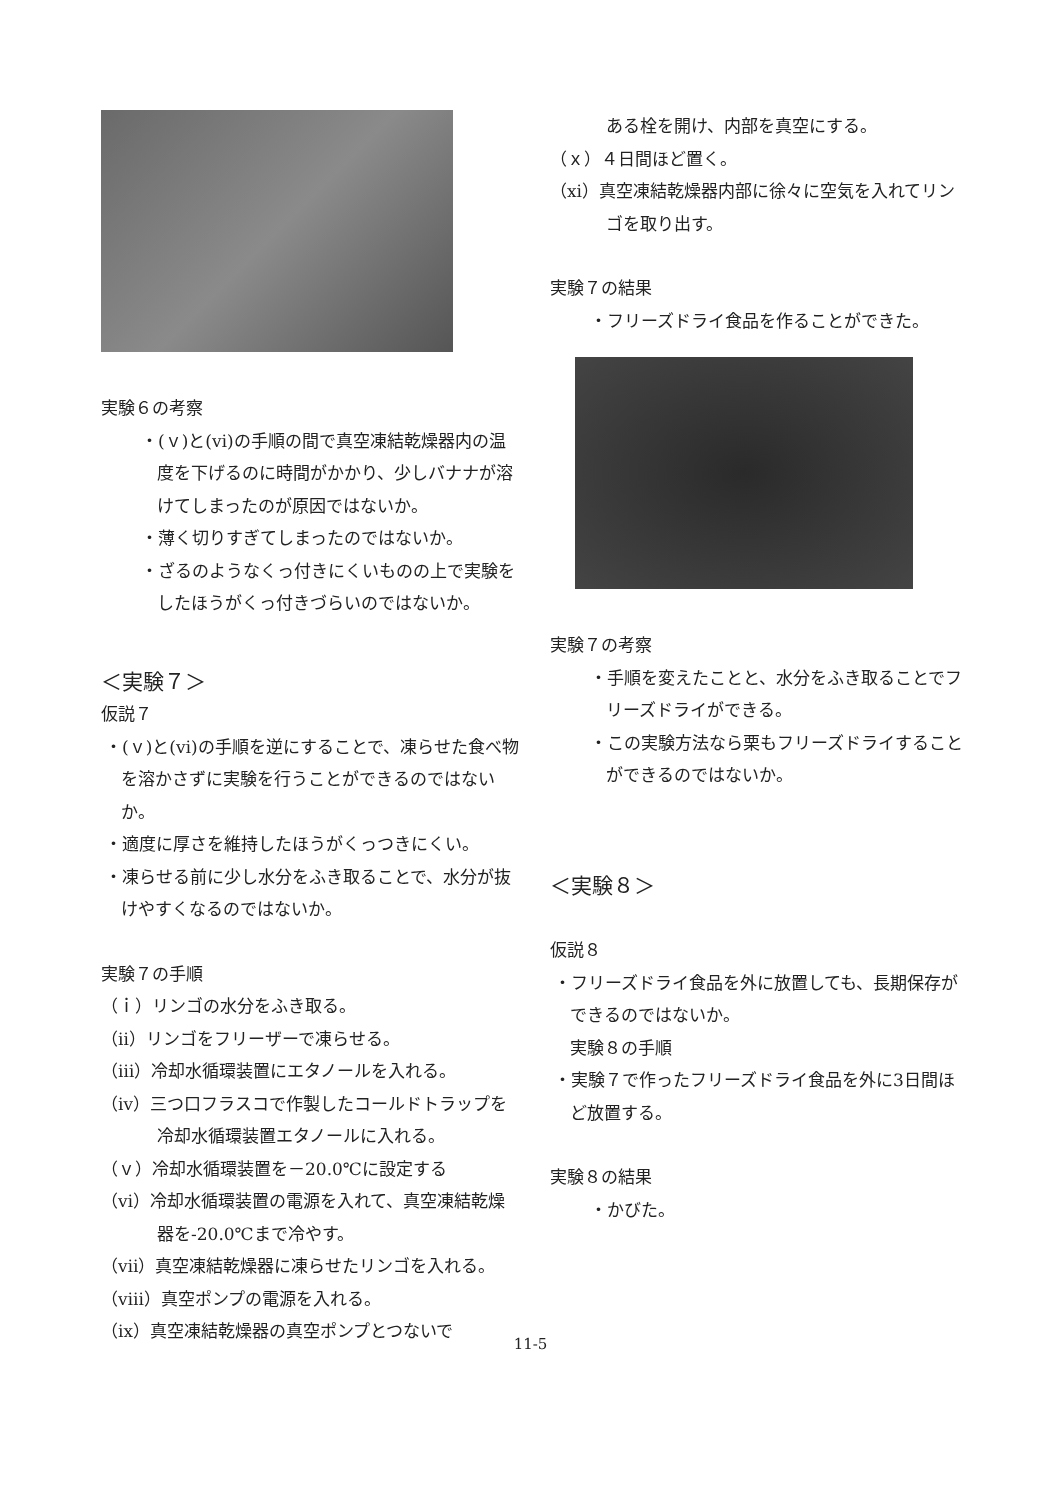実験６の考察
・(ｖ)と(ⅵ)の手順の間で真空凍結乾燥器内の温度を下げるのに時間がかかり、少しバナナが溶けてしまったのが原因ではないか。
・薄く切りすぎてしまったのではないか。
・ざるのようなくっ付きにくいものの上で実験をしたほうがくっ付きづらいのではないか。
＜実験７＞
仮説７
・(ｖ)と(ⅵ)の手順を逆にすることで、凍らせた食べ物を溶かさずに実験を行うことができるのではないか。
・適度に厚さを維持したほうがくっつきにくい。
・凍らせる前に少し水分をふき取ることで、水分が抜けやすくなるのではないか。
実験７の手順
（ｉ）リンゴの水分をふき取る。
（ⅱ）リンゴをフリーザーで凍らせる。
（ⅲ）冷却水循環装置にエタノールを入れる。
（ⅳ）三つ口フラスコで作製したコールドトラップを冷却水循環装置エタノールに入れる。
（ｖ）冷却水循環装置を－20.0℃に設定する
（ⅵ）冷却水循環装置の電源を入れて、真空凍結乾燥器を-20.0℃まで冷やす。
（ⅶ）真空凍結乾燥器に凍らせたリンゴを入れる。
（ⅷ）真空ポンプの電源を入れる。
（ⅸ）真空凍結乾燥器の真空ポンプとつないで
ある栓を開け、内部を真空にする。
（ｘ）４日間ほど置く。
（xi）真空凍結乾燥器内部に徐々に空気を入れてリンゴを取り出す。
実験７の結果
・フリーズドライ食品を作ることができた。
実験７の考察
・手順を変えたことと、水分をふき取ることでフリーズドライができる。
・この実験方法なら栗もフリーズドライすることができるのではないか。
＜実験８＞
仮説８
・フリーズドライ食品を外に放置しても、長期保存ができるのではないか。
実験８の手順
・実験７で作ったフリーズドライ食品を外に3日間ほど放置する。
実験８の結果
・かびた。
11-5